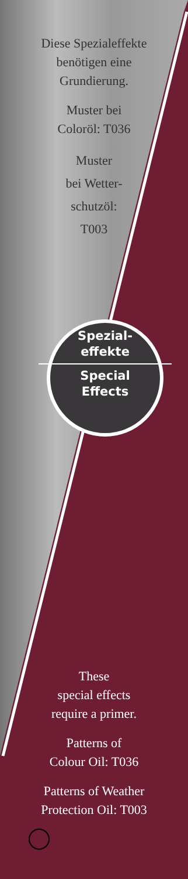Diese Spezialeffekte
benötigen eine
Grundierung.
Muster bei
Coloröl: T036
Muster
bei Wetter-
schutzöl:
T003
Spezial-
effekte
Special
Effects
These
special effects
require a primer.
Patterns of
Colour Oil: T036
Patterns of Weather
Protection Oil: T003